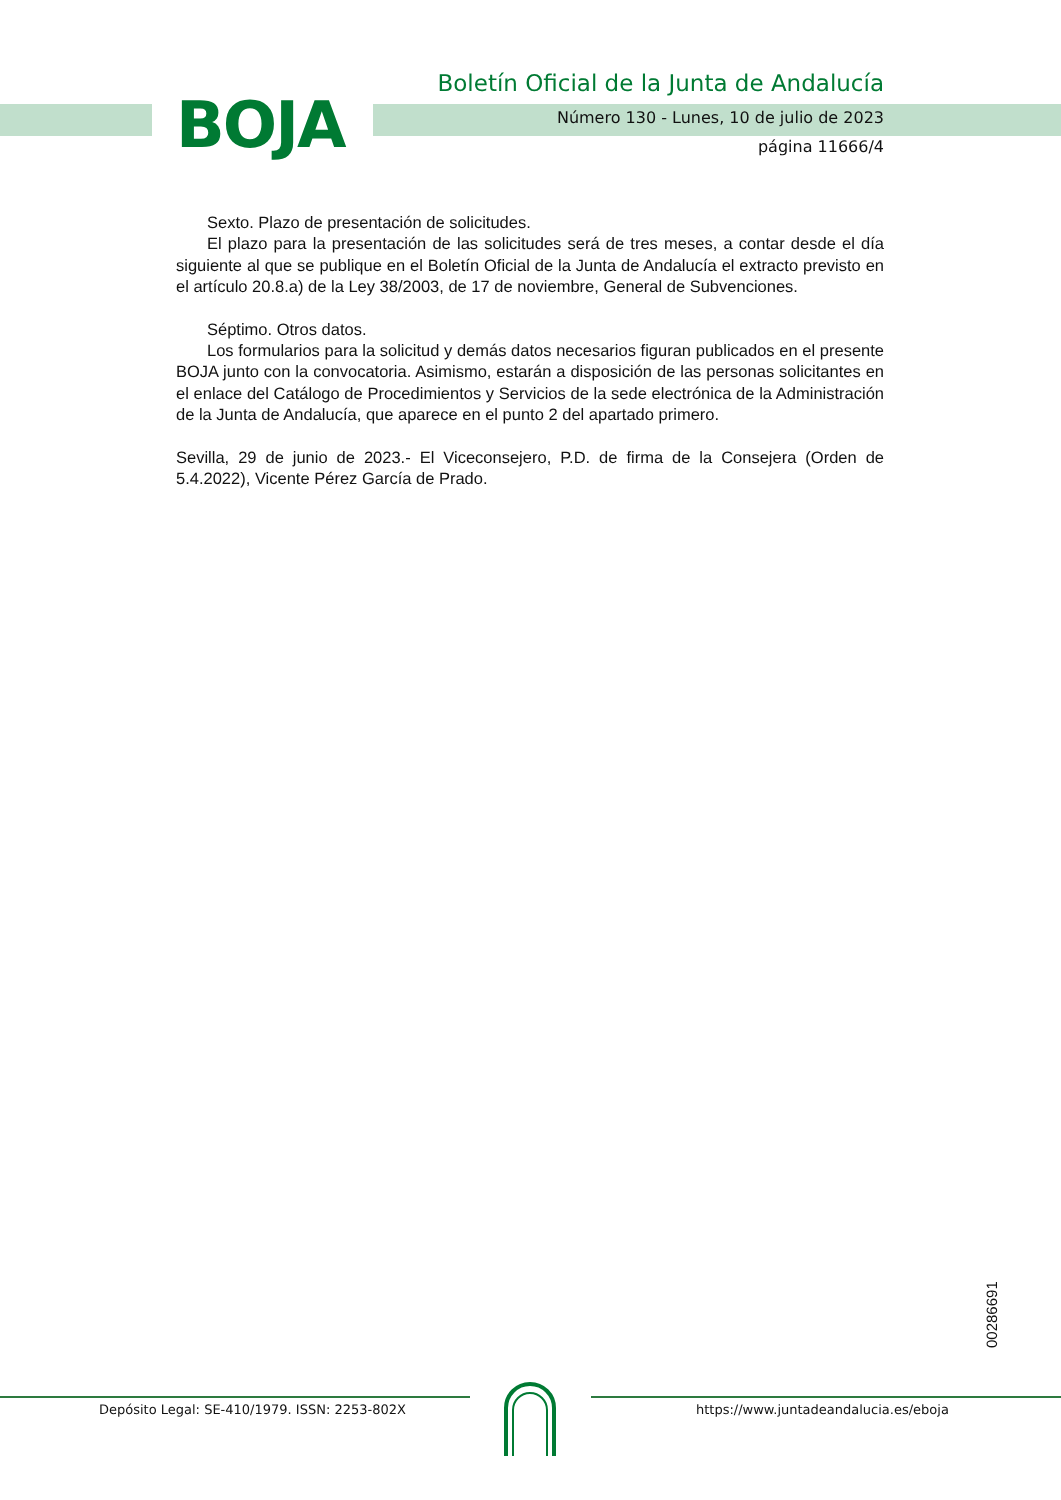BOJA
Boletín Oficial de la Junta de Andalucía
Número 130 - Lunes, 10 de julio de 2023
página 11666/4
Sexto. Plazo de presentación de solicitudes.
El plazo para la presentación de las solicitudes será de tres meses, a contar desde el día siguiente al que se publique en el Boletín Oficial de la Junta de Andalucía el extracto previsto en el artículo 20.8.a) de la Ley 38/2003, de 17 de noviembre, General de Subvenciones.
Séptimo. Otros datos.
Los formularios para la solicitud y demás datos necesarios figuran publicados en el presente BOJA junto con la convocatoria. Asimismo, estarán a disposición de las personas solicitantes en el enlace del Catálogo de Procedimientos y Servicios de la sede electrónica de la Administración de la Junta de Andalucía, que aparece en el punto 2 del apartado primero.
Sevilla, 29 de junio de 2023.- El Viceconsejero, P.D. de firma de la Consejera (Orden de 5.4.2022), Vicente Pérez García de Prado.
00286691
Depósito Legal: SE-410/1979. ISSN: 2253-802X
https://www.juntadeandalucia.es/eboja